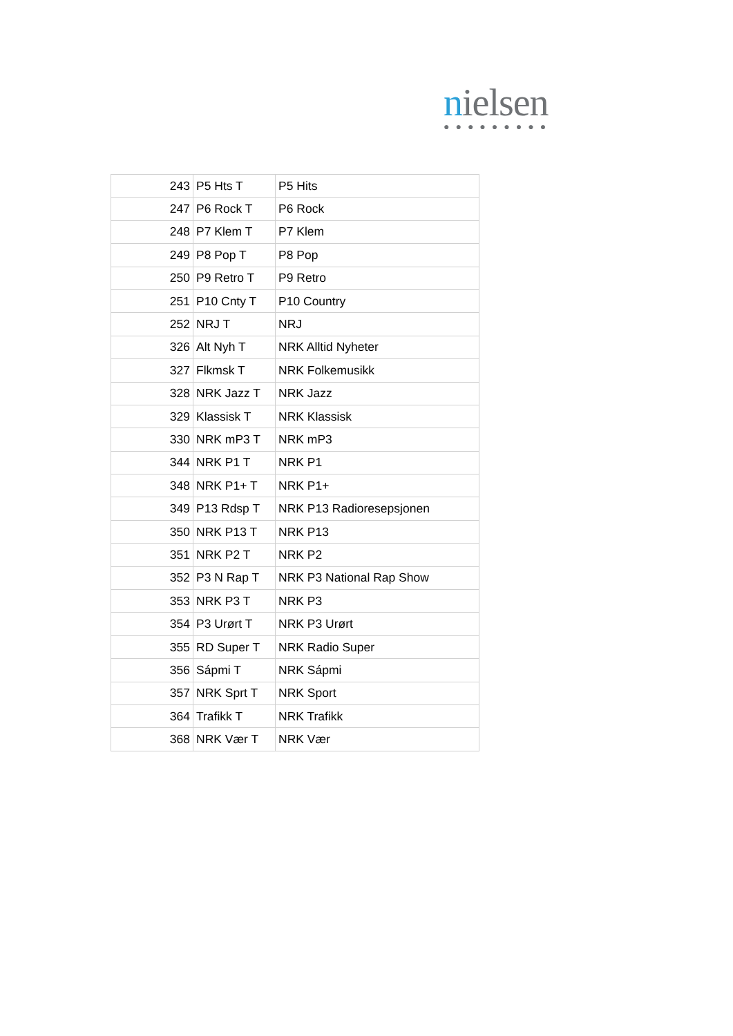nielsen
●●●●●●●●●
| 243 | P5 Hts T | P5 Hits |
| 247 | P6 Rock T | P6 Rock |
| 248 | P7 Klem T | P7 Klem |
| 249 | P8 Pop T | P8 Pop |
| 250 | P9 Retro T | P9 Retro |
| 251 | P10 Cnty T | P10 Country |
| 252 | NRJ T | NRJ |
| 326 | Alt Nyh T | NRK Alltid Nyheter |
| 327 | Flkmsk T | NRK Folkemusikk |
| 328 | NRK Jazz T | NRK Jazz |
| 329 | Klassisk T | NRK Klassisk |
| 330 | NRK mP3 T | NRK mP3 |
| 344 | NRK P1 T | NRK P1 |
| 348 | NRK P1+ T | NRK P1+ |
| 349 | P13 Rdsp T | NRK P13 Radioresepsjonen |
| 350 | NRK P13 T | NRK P13 |
| 351 | NRK P2 T | NRK P2 |
| 352 | P3 N Rap T | NRK P3 National Rap Show |
| 353 | NRK P3 T | NRK P3 |
| 354 | P3 Urørt T | NRK P3 Urørt |
| 355 | RD Super T | NRK Radio Super |
| 356 | Sápmi T | NRK Sápmi |
| 357 | NRK Sprt T | NRK Sport |
| 364 | Trafikk T | NRK Trafikk |
| 368 | NRK Vær T | NRK Vær |